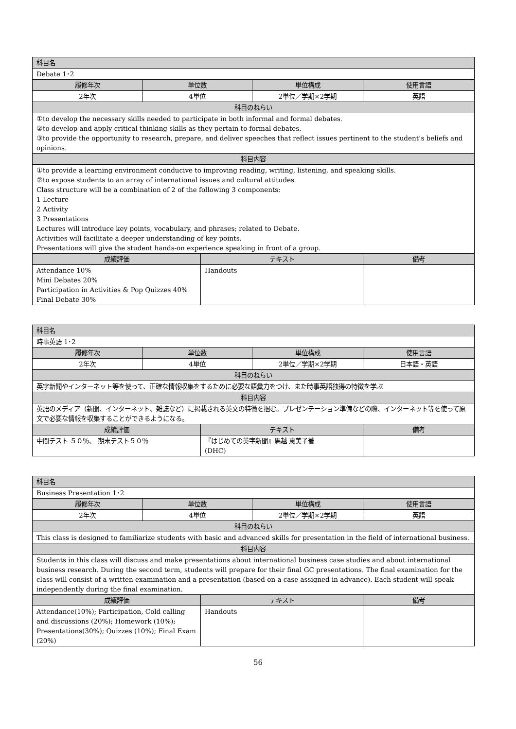| 科目名 | | | | |
| --- | --- | --- | --- | --- |
| Debate 1･2 | | | | |
| 履修年次 | 単位数 | | 単位構成 | 使用言語 |
| 2年次 | 4単位 | | 2単位／学期×2学期 | 英語 |
| 科目のねらい | | | | |
| ①to develop the necessary skills needed to participate in both informal and formal debates. ②to develop and apply critical thinking skills as they pertain to formal debates. ③to provide the opportunity to research, prepare, and deliver speeches that reflect issues pertinent to the student’s beliefs and opinions. | | | | |
| 科目内容 | | | | |
| ①to provide a learning environment conducive to improving reading, writing, listening, and speaking skills. ②to expose students to an array of international issues and cultural attitudes Class structure will be a combination of 2 of the following 3 components: 1 Lecture 2 Activity 3 Presentations Lectures will introduce key points, vocabulary, and phrases; related to Debate. Activities will facilitate a deeper understanding of key points. Presentations will give the student hands-on experience speaking in front of a group. | | | | |
| 成績評価 | | テキスト | | 備考 |
| Attendance 10% Mini Debates 20% Participation in Activities & Pop Quizzes 40% Final Debate 30% | | Handouts | | |
| 科目名 | | | | |
| --- | --- | --- | --- | --- |
| 時事英語 1･2 | | | | |
| 履修年次 | 単位数 | | 単位構成 | 使用言語 |
| 2年次 | 4単位 | | 2単位／学期×2学期 | 日本語・英語 |
| 科目のねらい | | | | |
| 英字新聞やインターネット等を使って、正確な情報収集をするために必要な語彙力をつけ、また時事英語独得の特徴を学ぶ | | | | |
| 科目内容 | | | | |
| 英語のメディア（新聞、インターネット、雑誌など）に掲載される英文の特徴を掴む。プレゼンテーション準備などの際、インターネット等を使って原文で必要な情報を収集することができるようになる。 | | | | |
| 成績評価 | | テキスト | | 備考 |
| 中間テスト ５０％、 期末テスト５０％ | | 『はじめての英字新聞』馬越 恵美子著 (DHC) | | |
| 科目名 | | | | |
| --- | --- | --- | --- | --- |
| Business Presentation 1･2 | | | | |
| 履修年次 | 単位数 | | 単位構成 | 使用言語 |
| 2年次 | 4単位 | | 2単位／学期×2学期 | 英語 |
| 科目のねらい | | | | |
| This class is designed to familiarize students with basic and advanced skills for presentation in the field of international business. | | | | |
| 科目内容 | | | | |
| Students in this class will discuss and make presentations about international business case studies and about international business research. During the second term, students will prepare for their final GC presentations. The final examination for the class will consist of a written examination and a presentation (based on a case assigned in advance). Each student will speak independently during the final examination. | | | | |
| 成績評価 | | テキスト | | 備考 |
| Attendance(10%); Participation, Cold calling and discussions (20%); Homework (10%); Presentations(30%); Quizzes (10%); Final Exam (20%) | | Handouts | | |
56